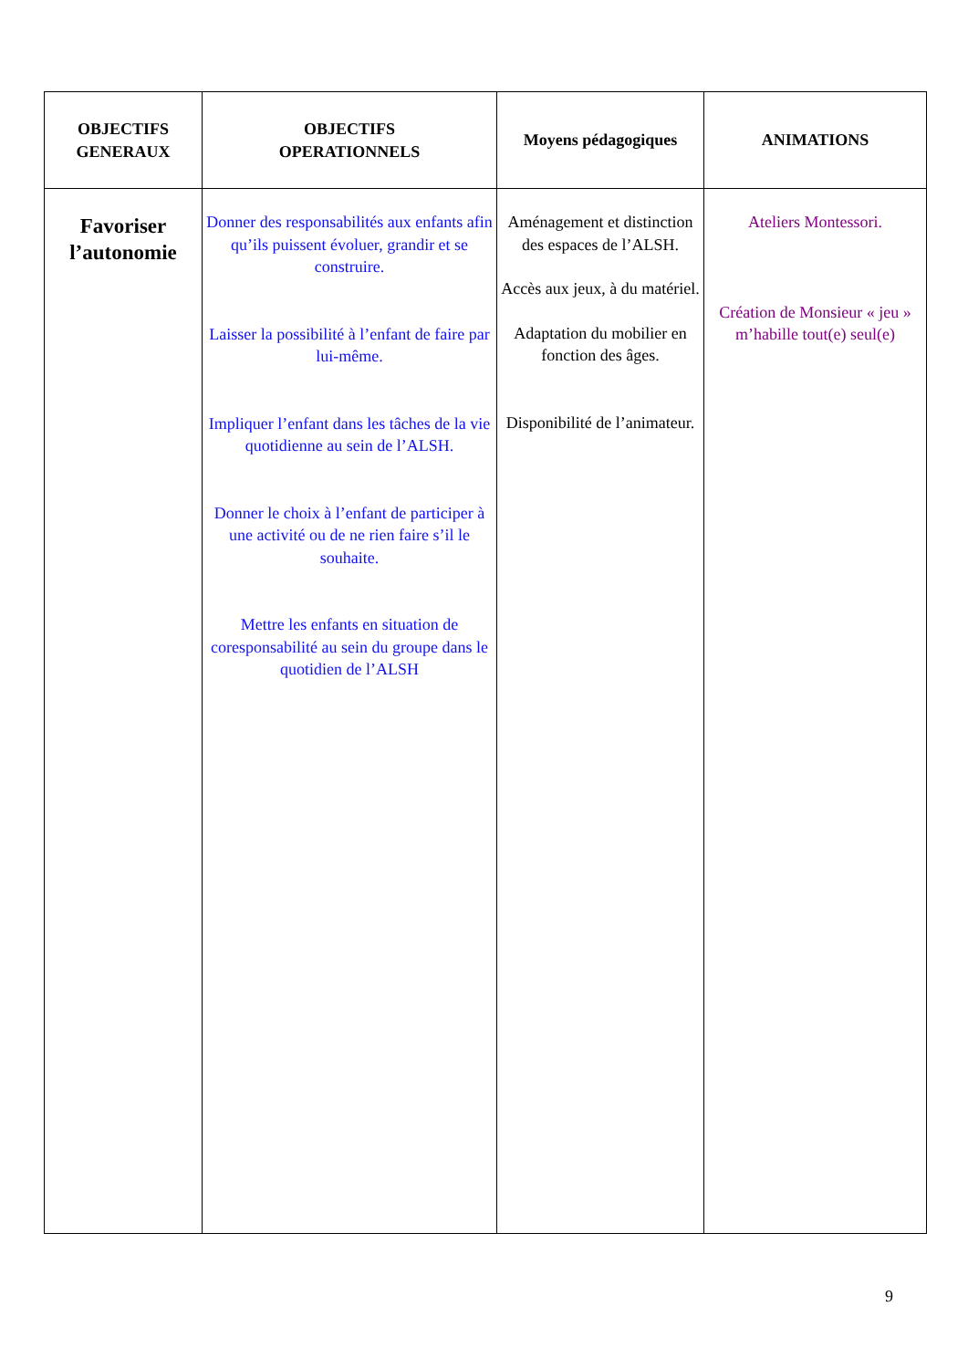| OBJECTIFS GENERAUX | OBJECTIFS OPERATIONNELS | Moyens pédagogiques | ANIMATIONS |
| --- | --- | --- | --- |
| Favoriser l’autonomie | Donner des responsabilités aux enfants afin qu’ils puissent évoluer, grandir et se construire. Laisser la possibilité à l’enfant de faire par lui-même. Impliquer l’enfant dans les tâches de la vie quotidienne au sein de l’ALSH. Donner le choix à l’enfant de participer à une activité ou de ne rien faire s’il le souhaite. Mettre les enfants en situation de coresponsabilité au sein du groupe dans le quotidien de l’ALSH | Aménagement et distinction des espaces de l’ALSH. Accès aux jeux, à du matériel. Adaptation du mobilier en fonction des âges. Disponibilité de l’animateur. | Ateliers Montessori. Création de Monsieur « jeu » m’habille tout(e) seul(e) |
9